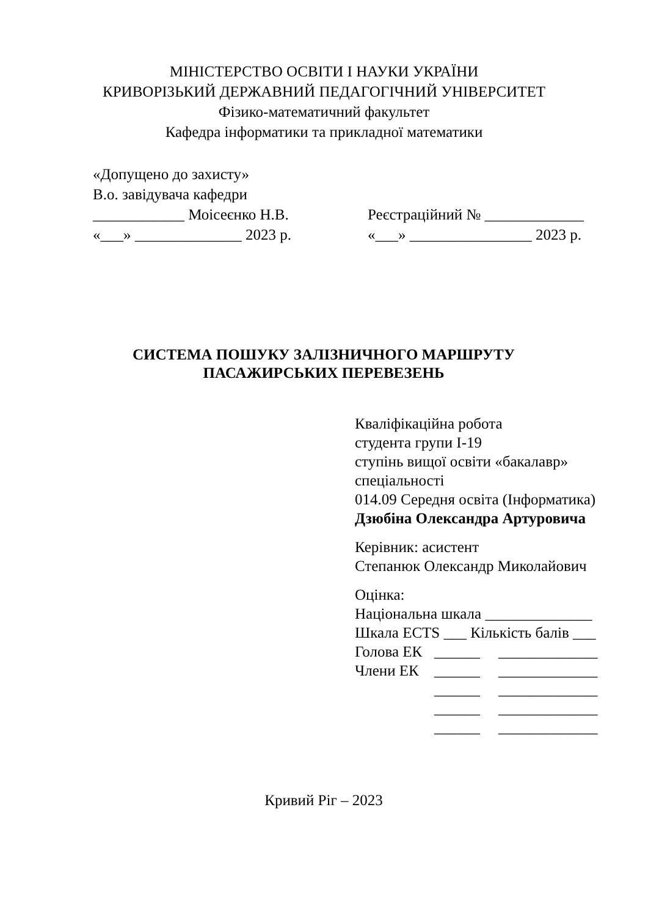МІНІСТЕРСТВО ОСВІТИ І НАУКИ УКРАЇНИ
КРИВОРІЗЬКИЙ ДЕРЖАВНИЙ ПЕДАГОГІЧНИЙ УНІВЕРСИТЕТ
Фізико-математичний факультет
Кафедра інформатики та прикладної математики
«Допущено до захисту»
В.о. завідувача кафедри
____________ Моісеєнко Н.В. Реєстраційний № _____________
«___» ______________ 2023 р. «___» ________________ 2023 р.
СИСТЕМА ПОШУКУ ЗАЛІЗНИЧНОГО МАРШРУТУ
ПАСАЖИРСЬКИХ ПЕРЕВЕЗЕНЬ
Кваліфікаційна робота
студента групи І-19
ступінь вищої освіти «бакалавр»
спеціальності
014.09 Середня освіта (Інформатика)
Дзюбіна Олександра Артуровича
Керівник: асистент
Степанюк Олександр Миколайович
Оцінка:
Національна шкала ______________
Шкала ECTS ___ Кількість балів ___
Голова ЕК ______ _____________
Члени ЕК ______ _____________
______ _____________
______ _____________
______ _____________
Кривий Ріг – 2023